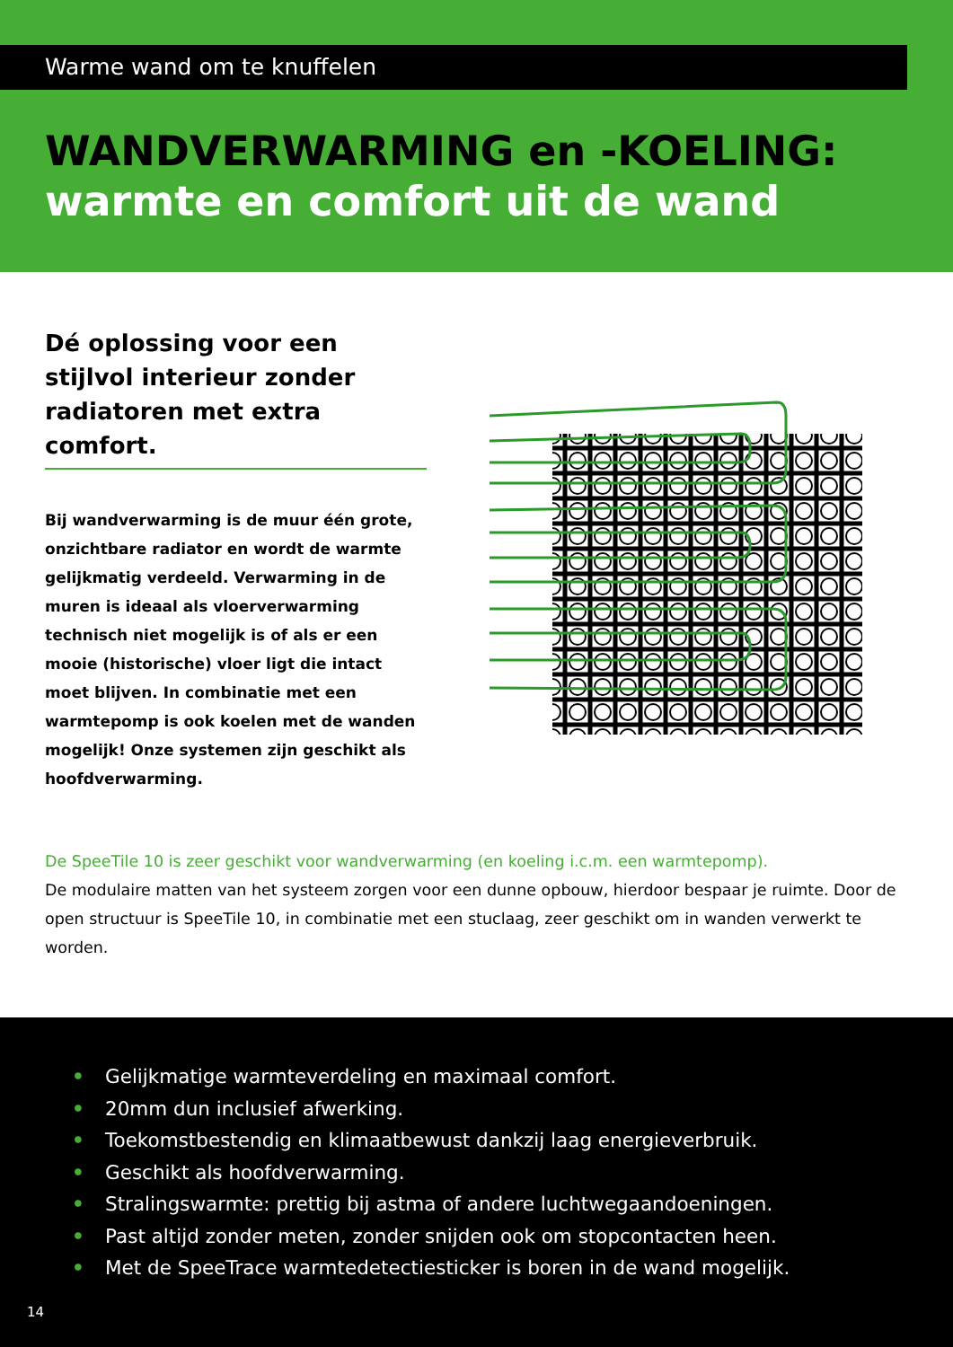Warme wand om te knuffelen
WANDVERWARMING en -KOELING:
warmte en comfort uit de wand
Dé oplossing voor een stijlvol interieur zonder radiatoren met extra comfort.
Bij wandverwarming is de muur één grote, onzichtbare radiator en wordt de warmte gelijkmatig verdeeld. Verwarming in de muren is ideaal als vloerverwarming technisch niet mogelijk is of als er een mooie (historische) vloer ligt die intact moet blijven. In combinatie met een warmtepomp is ook koelen met de wanden mogelijk! Onze systemen zijn geschikt als hoofdverwarming.
De SpeeTile 10 is zeer geschikt voor wandverwarming (en koeling i.c.m. een warmtepomp).
De modulaire matten van het systeem zorgen voor een dunne opbouw, hierdoor bespaar je ruimte. Door de open structuur is SpeeTile 10, in combinatie met een stuclaag, zeer geschikt om in wanden verwerkt te worden.
• Gelijkmatige warmteverdeling en maximaal comfort.
• 20mm dun inclusief afwerking.
• Toekomstbestendig en klimaatbewust dankzij laag energieverbruik.
• Geschikt als hoofdverwarming.
• Stralingswarmte: prettig bij astma of andere luchtwegaandoeningen.
• Past altijd zonder meten, zonder snijden ook om stopcontacten heen.
• Met de SpeeTrace warmtedetectiesticker is boren in de wand mogelijk.
14